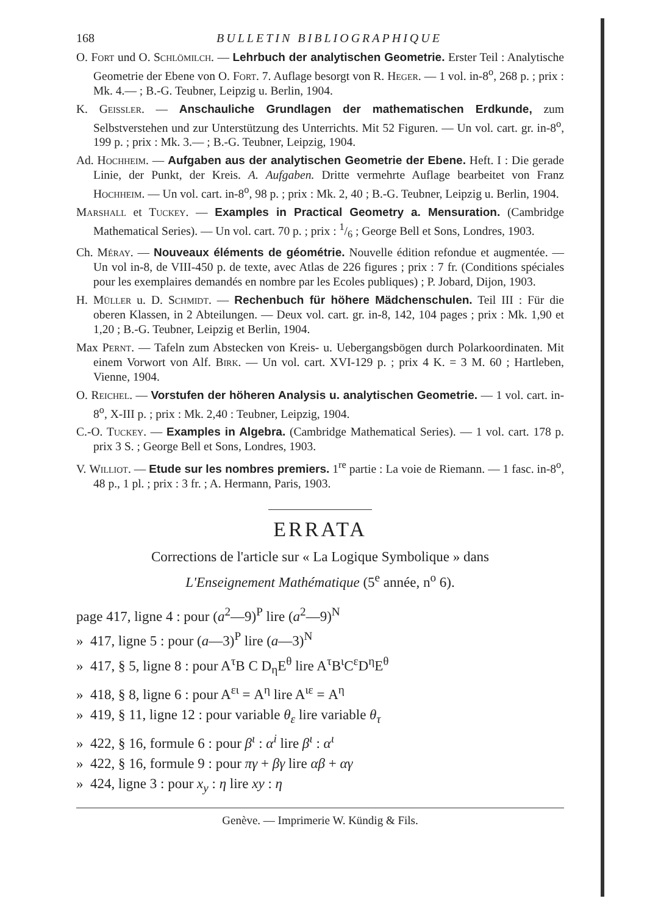168 BULLETIN BIBLIOGRAPHIQUE
O. Fort und O. Schlömilch. — Lehrbuch der analytischen Geometrie. Erster Teil : Analytische Geometrie der Ebene von O. Fort. 7. Auflage besorgt von R. Heger. — 1 vol. in-8<sup>o</sup>, 268 p. ; prix : Mk. 4.— ; B.-G. Teubner, Leipzig u. Berlin, 1904.
K. Geissler. — Anschauliche Grundlagen der mathematischen Erdkunde, zum Selbstverstehen und zur Unterstützung des Unterrichts. Mit 52 Figuren. — Un vol. cart. gr. in-8<sup>o</sup>, 199 p. ; prix : Mk. 3.— ; B.-G. Teubner, Leipzig, 1904.
Ad. Hochheim. — Aufgaben aus der analytischen Geometrie der Ebene. Heft. I : Die gerade Linie, der Punkt, der Kreis. A. Aufgaben. Dritte vermehrte Auflage bearbeitet von Franz Hochheim. — Un vol. cart. in-8<sup>o</sup>, 98 p. ; prix : Mk. 2, 40 ; B.-G. Teubner, Leipzig u. Berlin, 1904.
Marshall et Tuckey. — Examples in Practical Geometry a. Mensuration. (Cambridge Mathematical Series). — Un vol. cart. 70 p. ; prix : 1/6 ; George Bell et Sons, Londres, 1903.
Ch. Méray. — Nouveaux éléments de géométrie. Nouvelle édition refondue et augmentée. — Un vol in-8, de VIII-450 p. de texte, avec Atlas de 226 figures ; prix : 7 fr. (Conditions spéciales pour les exemplaires demandés en nombre par les Ecoles publiques) ; P. Jobard, Dijon, 1903.
H. Müller u. D. Schmidt. — Rechenbuch für höhere Mädchenschulen. Teil III : Für die oberen Klassen, in 2 Abteilungen. — Deux vol. cart. gr. in-8, 142, 104 pages ; prix : Mk. 1,90 et 1,20 ; B.-G. Teubner, Leipzig et Berlin, 1904.
Max Pernt. — Tafeln zum Abstecken von Kreis- u. Uebergangsbögen durch Polarkoordinaten. Mit einem Vorwort von Alf. Birk. — Un vol. cart. XVI-129 p. ; prix 4 K. = 3 M. 60 ; Hartleben, Vienne, 1904.
O. Reichel. — Vorstufen der höheren Analysis u. analytischen Geometrie. — 1 vol. cart. in-8<sup>o</sup>, X-III p. ; prix : Mk. 2,40 : Teubner, Leipzig, 1904.
C.-O. Tuckey. — Examples in Algebra. (Cambridge Mathematical Series). — 1 vol. cart. 178 p. prix 3 S. ; George Bell et Sons, Londres, 1903.
V. Williot. — Etude sur les nombres premiers. 1<sup>re</sup> partie : La voie de Riemann. — 1 fasc. in-8<sup>o</sup>, 48 p., 1 pl. ; prix : 3 fr. ; A. Hermann, Paris, 1903.
ERRATA
Corrections de l'article sur « La Logique Symbolique » dans
L'Enseignement Mathématique (5<sup>e</sup> année, n<sup>o</sup> 6).
page 417, ligne 4 : pour (a<sup>2</sup>—9)<sup>P</sup> lire (a<sup>2</sup>—9)<sup>N</sup>
» 417, ligne 5 : pour (a—3)<sup>P</sup> lire (a—3)<sup>N</sup>
» 417, § 5, ligne 8 : pour A<sup>τ</sup>B C D<sub>η</sub>E<sup>θ</sup> lire A<sup>τ</sup>B<sup>ι</sup>C<sup>ε</sup>D<sup>η</sup>E<sup>θ</sup>
» 418, § 8, ligne 6 : pour A<sup>ει</sup> = A<sup>η</sup> lire A<sup>ιε</sup> = A<sup>η</sup>
» 419, § 11, ligne 12 : pour variable θ<sub>ε</sub> lire variable θ<sub>τ</sub>
» 422, § 16, formule 6 : pour β<sup>ι</sup> : α<sup>i</sup> lire β<sup>ι</sup> : α<sup>ι</sup>
» 422, § 16, formule 9 : pour πγ + βγ lire αβ + αγ
» 424, ligne 3 : pour x<sub>y</sub> : η lire xy : η
Genève. — Imprimerie W. Kündig & Fils.